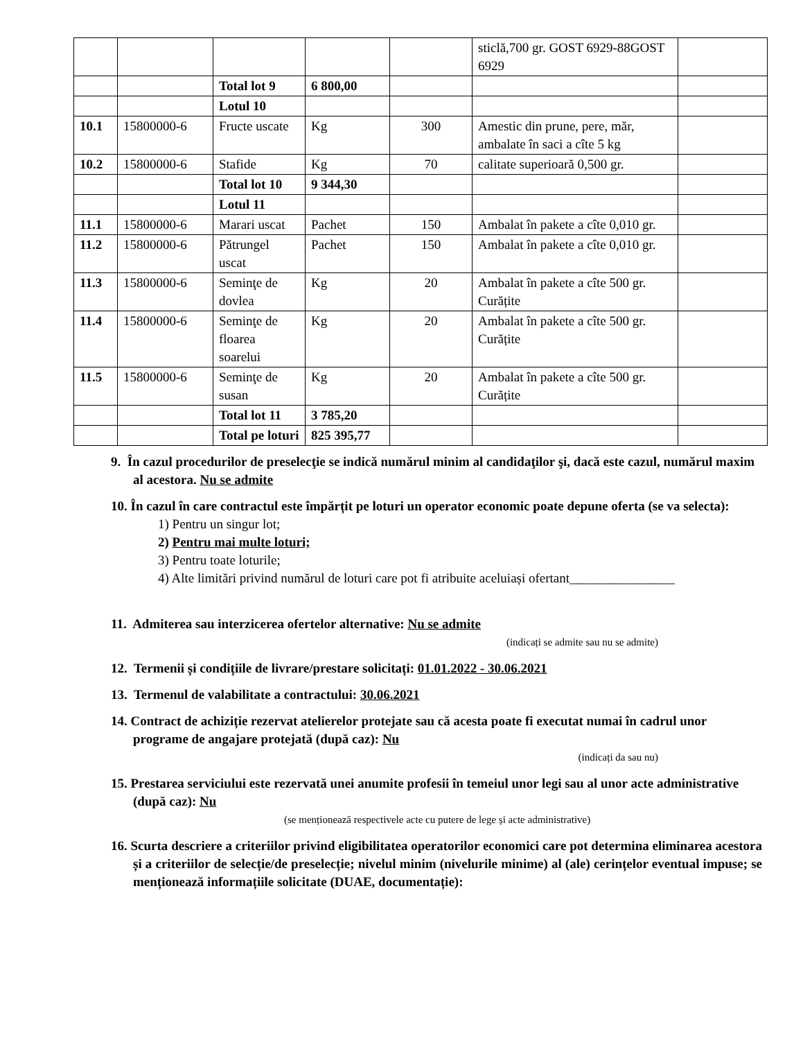| | | | | | sticlă,700 gr. GOST 6929-88GOST 6929 | |
| | | Total lot 9 | 6 800,00 | | | |
| | | Lotul 10 | | | | |
| 10.1 | 15800000-6 | Fructe uscate | Kg | 300 | Amestic din prune, pere, măr, ambalate în saci a cîte 5 kg | |
| 10.2 | 15800000-6 | Stafide | Kg | 70 | calitate superioară 0,500 gr. | |
| | | Total lot 10 | 9 344,30 | | | |
| | | Lotul 11 | | | | |
| 11.1 | 15800000-6 | Marari uscat | Pachet | 150 | Ambalat în pakete a cîte 0,010 gr. | |
| 11.2 | 15800000-6 | Pătrungel uscat | Pachet | 150 | Ambalat în pakete a cîte 0,010 gr. | |
| 11.3 | 15800000-6 | Seminţe de dovlea | Kg | 20 | Ambalat în pakete a cîte 500 gr. Curățite | |
| 11.4 | 15800000-6 | Seminţe de floarea soarelui | Kg | 20 | Ambalat în pakete a cîte 500 gr. Curățite | |
| 11.5 | 15800000-6 | Seminţe de susan | Kg | 20 | Ambalat în pakete a cîte 500 gr. Curățite | |
| | | Total lot 11 | 3 785,20 | | | |
| | | Total pe loturi | 825 395,77 | | | |
9. În cazul procedurilor de preselecţie se indică numărul minim al candidaţilor şi, dacă este cazul, numărul maxim al acestora. Nu se admite
10. În cazul în care contractul este împărțit pe loturi un operator economic poate depune oferta (se va selecta):
1) Pentru un singur lot;
2) Pentru mai multe loturi;
3) Pentru toate loturile;
4) Alte limitări privind numărul de loturi care pot fi atribuite aceluiași ofertant________________
11. Admiterea sau interzicerea ofertelor alternative: Nu se admite
(indicați se admite sau nu se admite)
12. Termenii și condițiile de livrare/prestare solicitați: 01.01.2022 - 30.06.2021
13. Termenul de valabilitate a contractului: 30.06.2021
14. Contract de achiziție rezervat atelierelor protejate sau că acesta poate fi executat numai în cadrul unor programe de angajare protejată (după caz): Nu
(indicați da sau nu)
15. Prestarea serviciului este rezervată unei anumite profesii în temeiul unor legi sau al unor acte administrative (după caz): Nu
(se menționează respectivele acte cu putere de lege și acte administrative)
16. Scurta descriere a criteriilor privind eligibilitatea operatorilor economici care pot determina eliminarea acestora și a criteriilor de selecție/de preselecție; nivelul minim (nivelurile minime) al (ale) cerințelor eventual impuse; se menționează informațiile solicitate (DUAE, documentație):